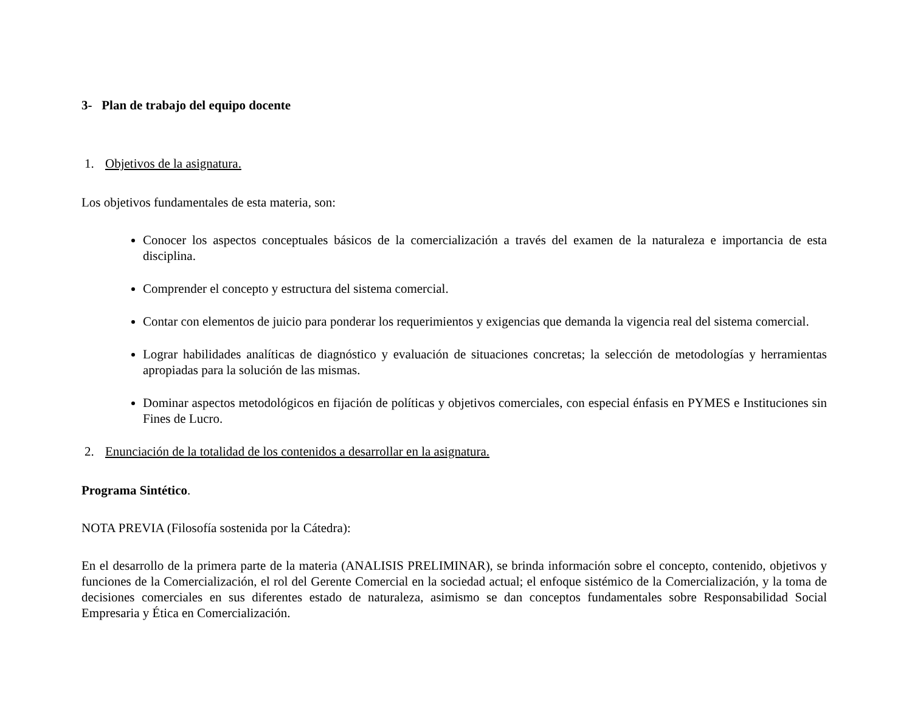3- Plan de trabajo del equipo docente
1. Objetivos de la asignatura.
Los objetivos fundamentales de esta materia, son:
Conocer los aspectos conceptuales básicos de la comercialización a través del examen de la naturaleza e importancia de esta disciplina.
Comprender el concepto y estructura del sistema comercial.
Contar con elementos de juicio para ponderar los requerimientos y exigencias que demanda la vigencia real del sistema comercial.
Lograr habilidades analíticas de diagnóstico y evaluación de situaciones concretas; la selección de metodologías y herramientas apropiadas para la solución de las mismas.
Dominar aspectos metodológicos en fijación de políticas y objetivos comerciales, con especial énfasis en PYMES e Instituciones sin Fines de Lucro.
2. Enunciación de la totalidad de los contenidos a desarrollar en la asignatura.
Programa Sintético.
NOTA PREVIA (Filosofía sostenida por la Cátedra):
En el desarrollo de la primera parte de la materia (ANALISIS PRELIMINAR), se brinda información sobre el concepto, contenido, objetivos y funciones de la Comercialización, el rol del Gerente Comercial en la sociedad actual; el enfoque sistémico de la Comercialización, y la toma de decisiones comerciales en sus diferentes estado de naturaleza, asimismo se dan conceptos fundamentales sobre Responsabilidad Social Empresaria y Ética en Comercialización.